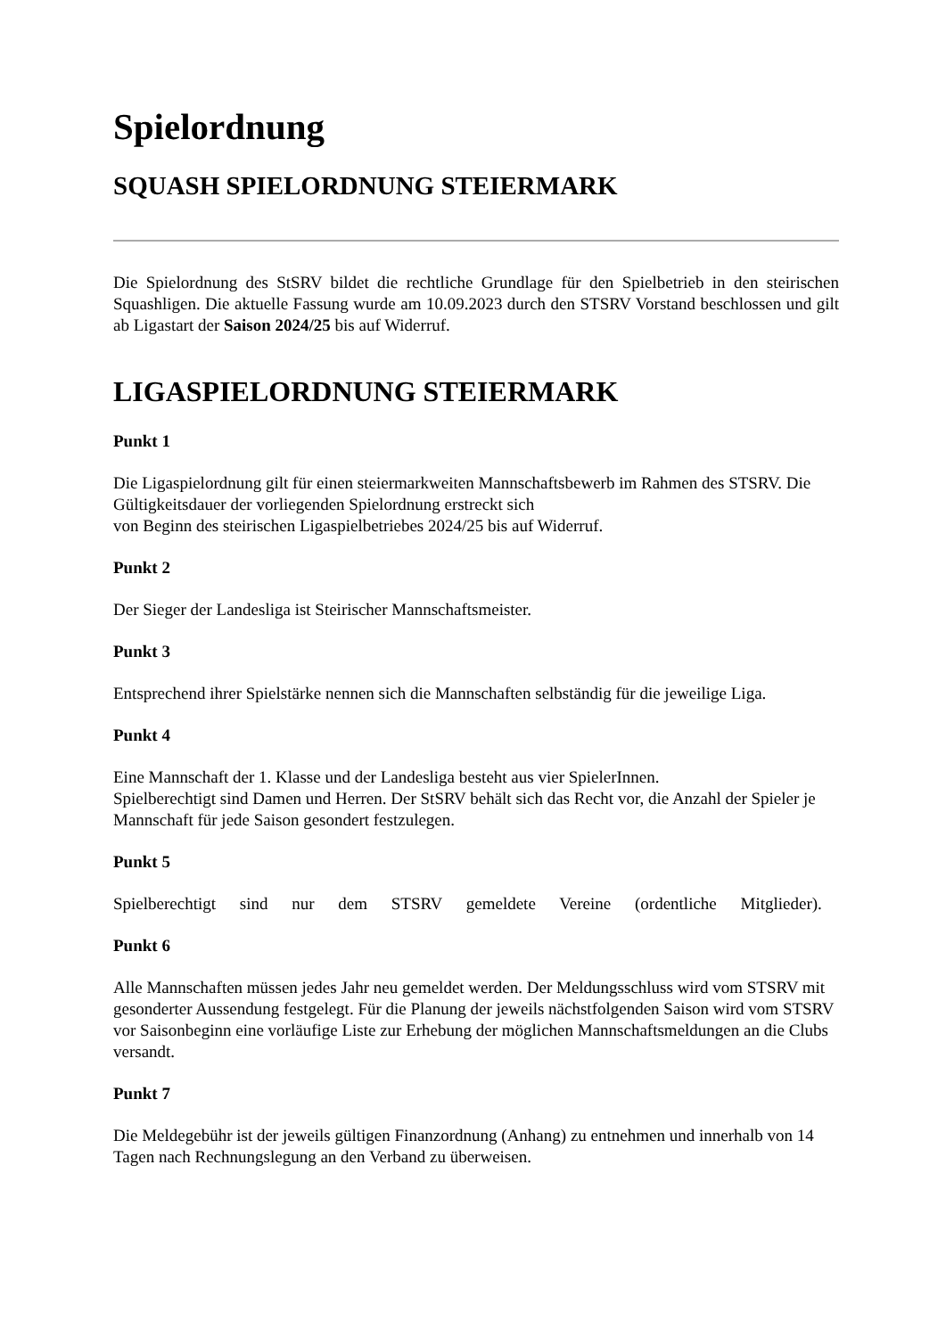Spielordnung
SQUASH SPIELORDNUNG STEIERMARK
Die Spielordnung des StSRV bildet die rechtliche Grundlage für den Spielbetrieb in den steirischen Squashligen. Die aktuelle Fassung wurde am 10.09.2023 durch den STSRV Vorstand beschlossen und gilt ab Ligastart der Saison 2024/25 bis auf Widerruf.
LIGASPIELORDNUNG STEIERMARK
Punkt 1
Die Ligaspielordnung gilt für einen steiermarkweiten Mannschaftsbewerb im Rahmen des STSRV. Die Gültigkeitsdauer der vorliegenden Spielordnung erstreckt sich
von Beginn des steirischen Ligaspielbetriebes 2024/25 bis auf Widerruf.
Punkt 2
Der Sieger der Landesliga ist Steirischer Mannschaftsmeister.
Punkt 3
Entsprechend ihrer Spielstärke nennen sich die Mannschaften selbständig für die jeweilige Liga.
Punkt 4
Eine Mannschaft der 1. Klasse und der Landesliga besteht aus vier SpielerInnen.
Spielberechtigt sind Damen und Herren. Der StSRV behält sich das Recht vor, die Anzahl der Spieler je Mannschaft für jede Saison gesondert festzulegen.
Punkt 5
Spielberechtigt sind nur dem STSRV gemeldete Vereine (ordentliche Mitglieder).
Punkt 6
Alle Mannschaften müssen jedes Jahr neu gemeldet werden. Der Meldungsschluss wird vom STSRV mit gesonderter Aussendung festgelegt. Für die Planung der jeweils nächstfolgenden Saison wird vom STSRV vor Saisonbeginn eine vorläufige Liste zur Erhebung der möglichen Mannschaftsmeldungen an die Clubs versandt.
Punkt 7
Die Meldegebühr ist der jeweils gültigen Finanzordnung (Anhang) zu entnehmen und innerhalb von 14 Tagen nach Rechnungslegung an den Verband zu überweisen.